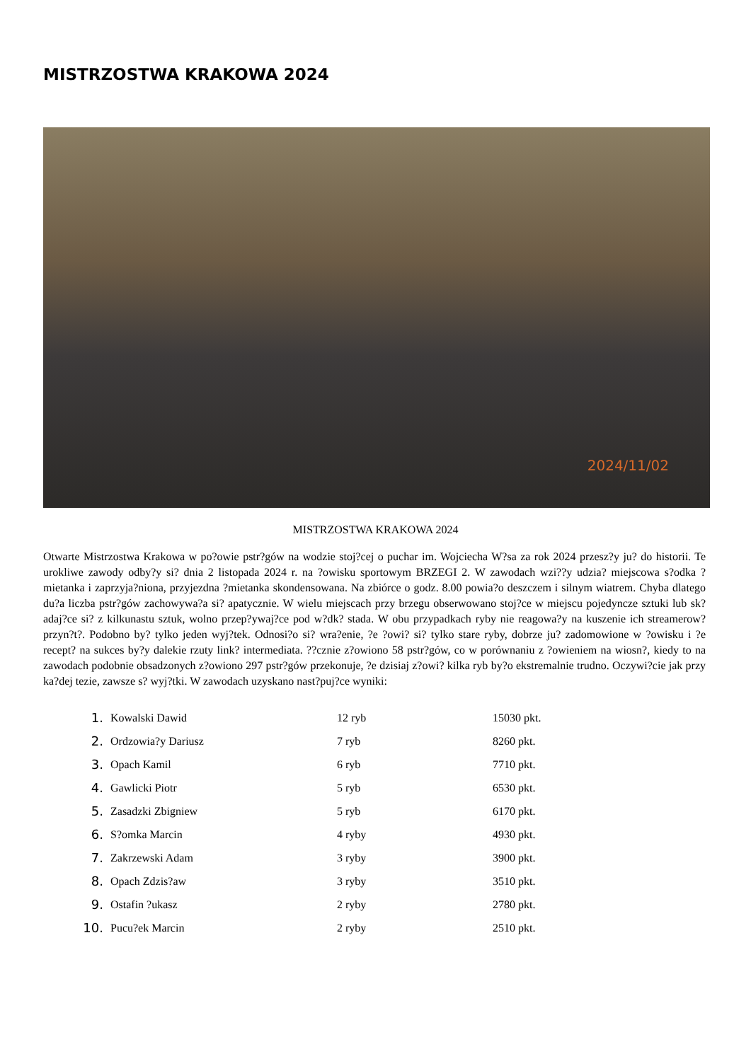MISTRZOSTWA KRAKOWA 2024
2024/11/02
MISTRZOSTWA KRAKOWA 2024
Otwarte Mistrzostwa Krakowa w po?owie pstr?gów na wodzie stoj?cej o puchar im. Wojciecha W?sa za rok 2024 przesz?y ju? do historii. Te urokliwe zawody odby?y si? dnia 2 listopada 2024 r. na ?owisku sportowym BRZEGI 2. W zawodach wzi??y udzia? miejscowa s?odka ?mietanka i zaprzyja?niona, przyjezdna ?mietanka skondensowana. Na zbiórce o godz. 8.00 powia?o deszczem i silnym wiatrem. Chyba dlatego du?a liczba pstr?gów zachowywa?a si? apatycznie. W wielu miejscach przy brzegu obserwowano stoj?ce w miejscu pojedyncze sztuki lub sk?adaj?ce si? z kilkunastu sztuk, wolno przep?ywaj?ce pod w?dk? stada. W obu przypadkach ryby nie reagowa?y na kuszenie ich streamerow? przyn?t?. Podobno by? tylko jeden wyj?tek. Odnosi?o si? wra?enie, ?e ?owi? si? tylko stare ryby, dobrze ju? zadomowione w ?owisku i ?e recept? na sukces by?y dalekie rzuty link? intermediata. ??cznie z?owiono 58 pstr?gów, co w porównaniu z ?owieniem na wiosn?, kiedy to na zawodach podobnie obsadzonych z?owiono 297 pstr?gów przekonuje, ?e dzisiaj z?owi? kilka ryb by?o ekstremalnie trudno. Oczywi?cie jak przy ka?dej tezie, zawsze s? wyj?tki. W zawodach uzyskano nast?puj?ce wyniki:
1. Kowalski Dawid 12 ryb 15030 pkt.
2. Ordzowia?y Dariusz 7 ryb 8260 pkt.
3. Opach Kamil 6 ryb 7710 pkt.
4. Gawlicki Piotr 5 ryb 6530 pkt.
5. Zasadzki Zbigniew 5 ryb 6170 pkt.
6. S?omka Marcin 4 ryby 4930 pkt.
7. Zakrzewski Adam 3 ryby 3900 pkt.
8. Opach Zdzis?aw 3 ryby 3510 pkt.
9. Ostafin ?ukasz 2 ryby 2780 pkt.
10. Pucu?ek Marcin 2 ryby 2510 pkt.